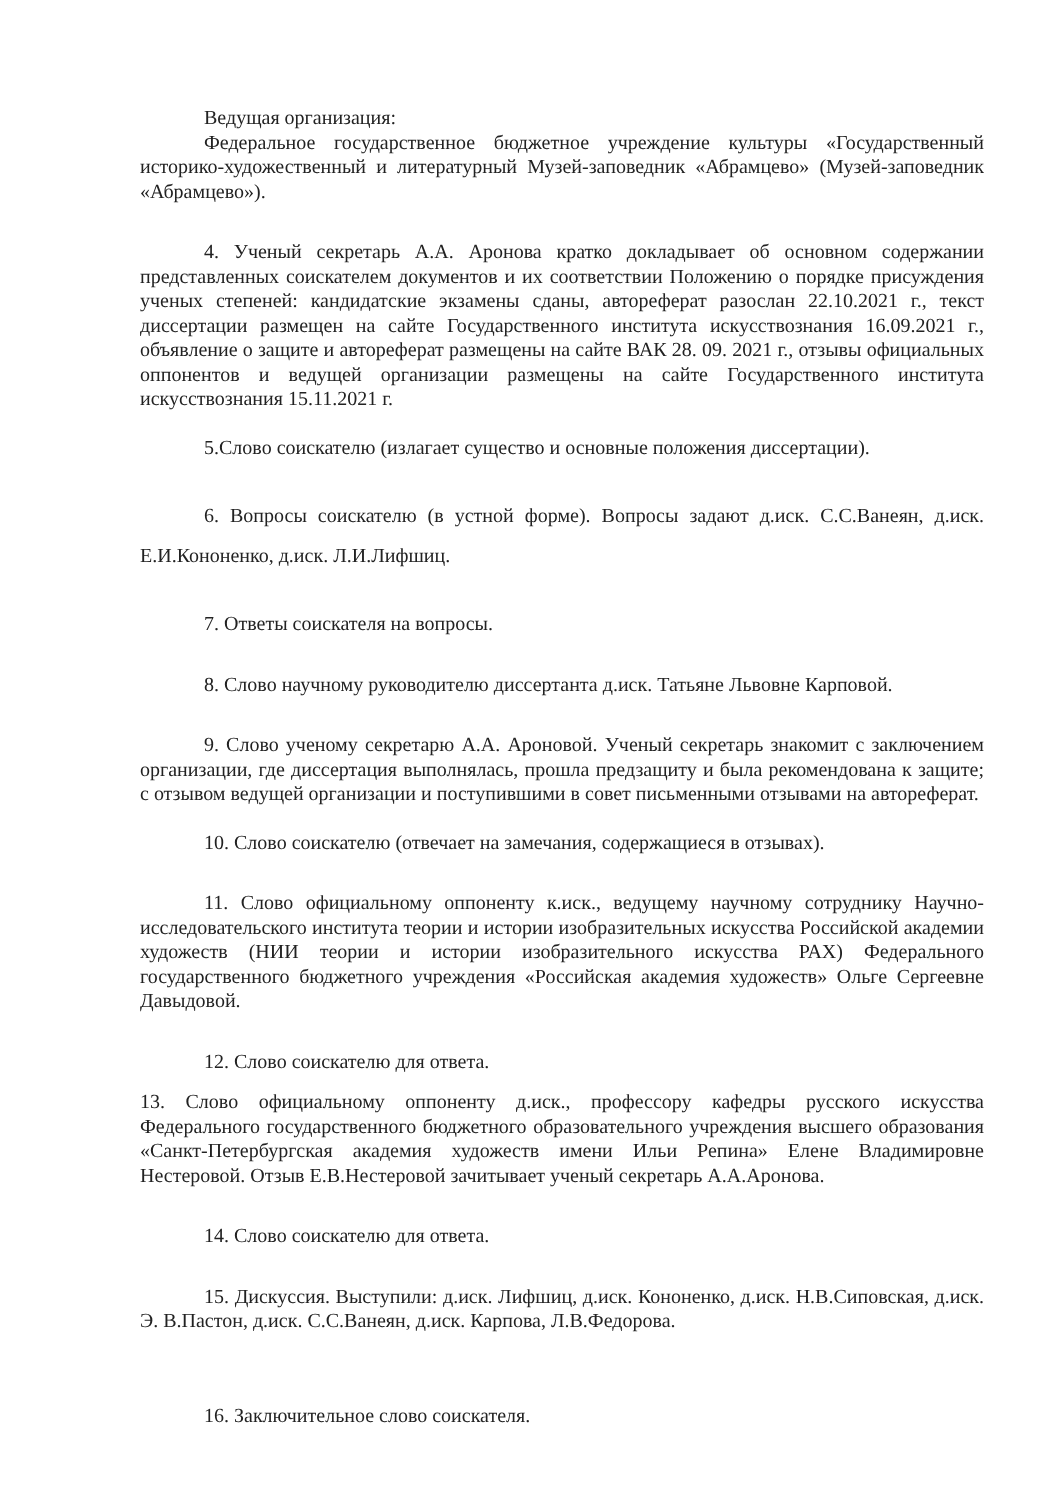Ведущая организация:
Федеральное государственное бюджетное учреждение культуры «Государственный историко-художественный и литературный Музей-заповедник «Абрамцево» (Музей-заповедник «Абрамцево»).
4. Ученый секретарь А.А. Аронова кратко докладывает об основном содержании представленных соискателем документов и их соответствии Положению о порядке присуждения ученых степеней: кандидатские экзамены сданы, автореферат разослан 22.10.2021 г., текст диссертации размещен на сайте Государственного института искусствознания 16.09.2021 г., объявление о защите и автореферат размещены на сайте ВАК 28. 09. 2021 г., отзывы официальных оппонентов и ведущей организации размещены на сайте Государственного института искусствознания 15.11.2021 г.
5.Слово соискателю (излагает существо и основные положения диссертации).
6. Вопросы соискателю (в устной форме). Вопросы задают д.иск. С.С.Ванеян, д.иск. Е.И.Кононенко, д.иск. Л.И.Лифшиц.
7. Ответы соискателя на вопросы.
8. Слово научному руководителю диссертанта д.иск. Татьяне Львовне Карповой.
9. Слово ученому секретарю А.А. Ароновой. Ученый секретарь знакомит с заключением организации, где диссертация выполнялась, прошла предзащиту и была рекомендована к защите; с отзывом ведущей организации и поступившими в совет письменными отзывами на автореферат.
10. Слово соискателю (отвечает на замечания, содержащиеся в отзывах).
11. Слово официальному оппоненту к.иск., ведущему научному сотруднику Научно-исследовательского института теории и истории изобразительных искусства Российской академии художеств (НИИ теории и истории изобразительного искусства РАХ) Федерального государственного бюджетного учреждения «Российская академия художеств» Ольге Сергеевне Давыдовой.
12. Слово соискателю для ответа.
13. Слово официальному оппоненту д.иск., профессору кафедры русского искусства Федерального государственного бюджетного образовательного учреждения высшего образования «Санкт-Петербургская академия художеств имени Ильи Репина» Елене Владимировне Нестеровой. Отзыв Е.В.Нестеровой зачитывает ученый секретарь А.А.Аронова.
14. Слово соискателю для ответа.
15. Дискуссия. Выступили: д.иск. Лифшиц, д.иск. Кононенко, д.иск. Н.В.Сиповская, д.иск. Э. В.Пастон, д.иск. С.С.Ванеян, д.иск. Карпова, Л.В.Федорова.
16. Заключительное слово соискателя.